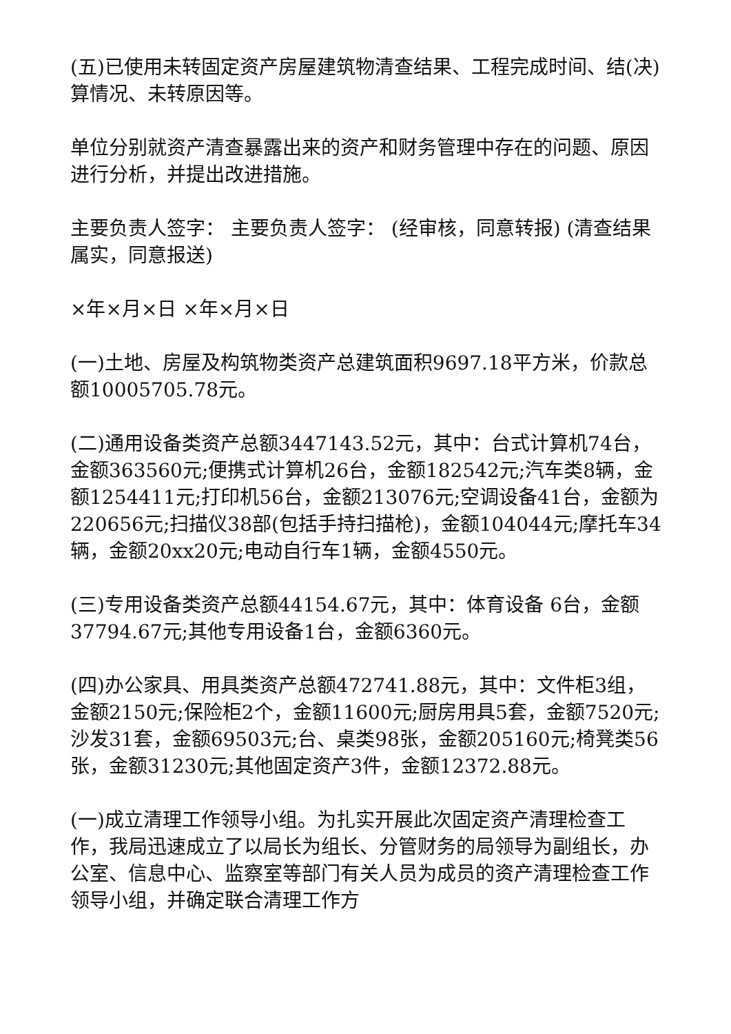(五)已使用未转固定资产房屋建筑物清查结果、工程完成时间、结(决)算情况、未转原因等。
单位分别就资产清查暴露出来的资产和财务管理中存在的问题、原因进行分析，并提出改进措施。
主要负责人签字： 主要负责人签字： (经审核，同意转报) (清查结果属实，同意报送)
×年×月×日 ×年×月×日
(一)土地、房屋及构筑物类资产总建筑面积9697.18平方米，价款总额10005705.78元。
(二)通用设备类资产总额3447143.52元，其中：台式计算机74台，金额363560元;便携式计算机26台，金额182542元;汽车类8辆，金额1254411元;打印机56台，金额213076元;空调设备41台，金额为220656元;扫描仪38部(包括手持扫描枪)，金额104044元;摩托车34辆，金额20xx20元;电动自行车1辆，金额4550元。
(三)专用设备类资产总额44154.67元，其中：体育设备 6台，金额37794.67元;其他专用设备1台，金额6360元。
(四)办公家具、用具类资产总额472741.88元，其中：文件柜3组，金额2150元;保险柜2个，金额11600元;厨房用具5套，金额7520元;沙发31套，金额69503元;台、桌类98张，金额205160元;椅凳类56张，金额31230元;其他固定资产3件，金额12372.88元。
(一)成立清理工作领导小组。为扎实开展此次固定资产清理检查工作，我局迅速成立了以局长为组长、分管财务的局领导为副组长，办公室、信息中心、监察室等部门有关人员为成员的资产清理检查工作领导小组，并确定联合清理工作方